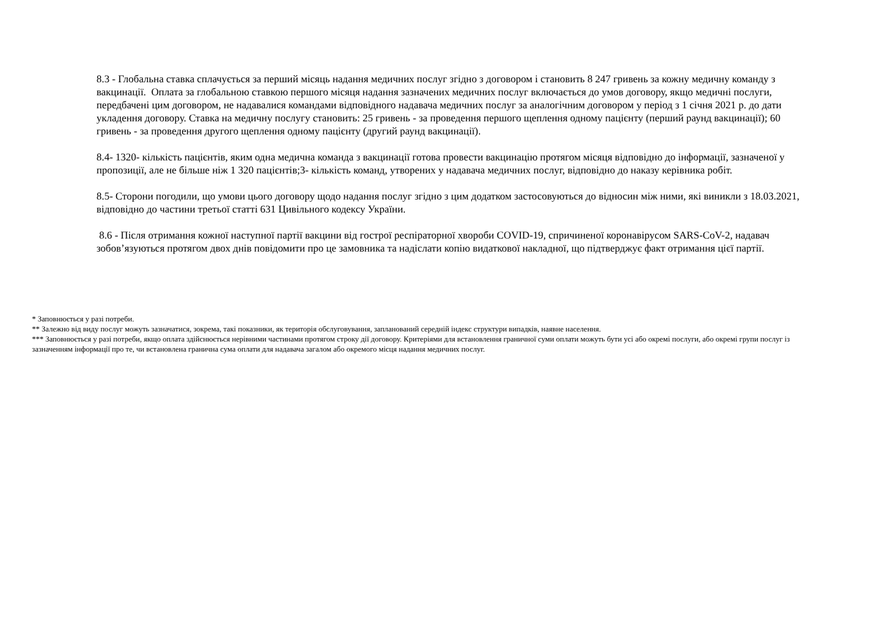8.3 - Глобальна ставка сплачується за перший місяць надання медичних послуг згідно з договором і становить 8 247 гривень за кожну медичну команду з вакцинації. Оплата за глобальною ставкою першого місяця надання зазначених медичних послуг включається до умов договору, якщо медичні послуги, передбачені цим договором, не надавалися командами відповідного надавача медичних послуг за аналогічним договором у період з 1 січня 2021 р. до дати укладення договору. Ставка на медичну послугу становить: 25 гривень - за проведення першого щеплення одному пацієнту (перший раунд вакцинації); 60 гривень - за проведення другого щеплення одному пацієнту (другий раунд вакцинації).
8.4- 1320- кількість пацієнтів, яким одна медична команда з вакцинації готова провести вакцинацію протягом місяця відповідно до інформації, зазначеної у пропозиції, але не більше ніж 1 320 пацієнтів;3- кількість команд, утворених у надавача медичних послуг, відповідно до наказу керівника робіт.
8.5- Сторони погодили, що умови цього договору щодо надання послуг згідно з цим додатком застосовуються до відносин між ними, які виникли з 18.03.2021, відповідно до частини третьої статті 631 Цивільного кодексу України.
8.6 - Після отримання кожної наступної партії вакцини від гострої респіраторної хвороби COVID-19, спричиненої коронавірусом SARS-CoV-2, надавач зобов’язуються протягом двох днів повідомити про це замовника та надіслати копію видаткової накладної, що підтверджує факт отримання цієї партії.
* Заповнюється у разі потреби.
** Залежно від виду послуг можуть зазначатися, зокрема, такі показники, як територія обслуговування, запланований середній індекс структури випадків, наявне населення.
*** Заповнюється у разі потреби, якщо оплата здійснюється нерівними частинами протягом строку дії договору. Критеріями для встановлення граничної суми оплати можуть бути усі або окремі послуги, або окремі групи послуг із зазначенням інформації про те, чи встановлена гранична сума оплати для надавача загалом або окремого місця надання медичних послуг.